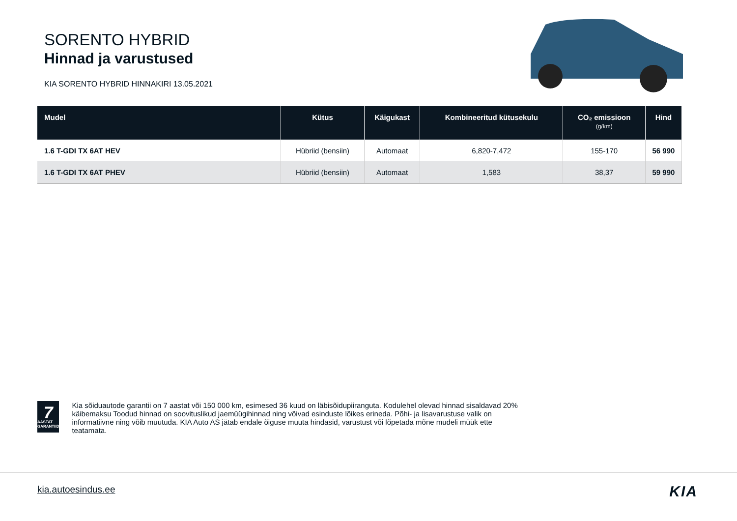SORENTO HYBRID
Hinnad ja varustused
KIA SORENTO HYBRID HINNAKIRI 13.05.2021
| Mudel | Kütus | Käigukast | Kombineeritud kütusekulu | CO₂ emissioon (g/km) | Hind |
| --- | --- | --- | --- | --- | --- |
| 1.6 T-GDI TX 6AT HEV | Hübriid (bensiin) | Automaat | 6,820-7,472 | 155-170 | 56 990 |
| 1.6 T-GDI TX 6AT PHEV | Hübriid (bensiin) | Automaat | 1,583 | 38,37 | 59 990 |
7
AASTAT GARANTIID
Kia sõiduautode garantii on 7 aastat või 150 000 km, esimesed 36 kuud on läbisõidupiiranguta. Kodulehel olevad hinnad sisaldavad 20% käibemaksu Toodud hinnad on soovituslikud jaemüügihinnad ning võivad esinduste lõikes erineda. Põhi- ja lisavarustuse valik on informatiivne ning võib muutuda. KIA Auto AS jätab endale õiguse muuta hindasid, varustust või lõpetada mõne mudeli müük ette teatamata.
kia.autoesindus.ee KIA